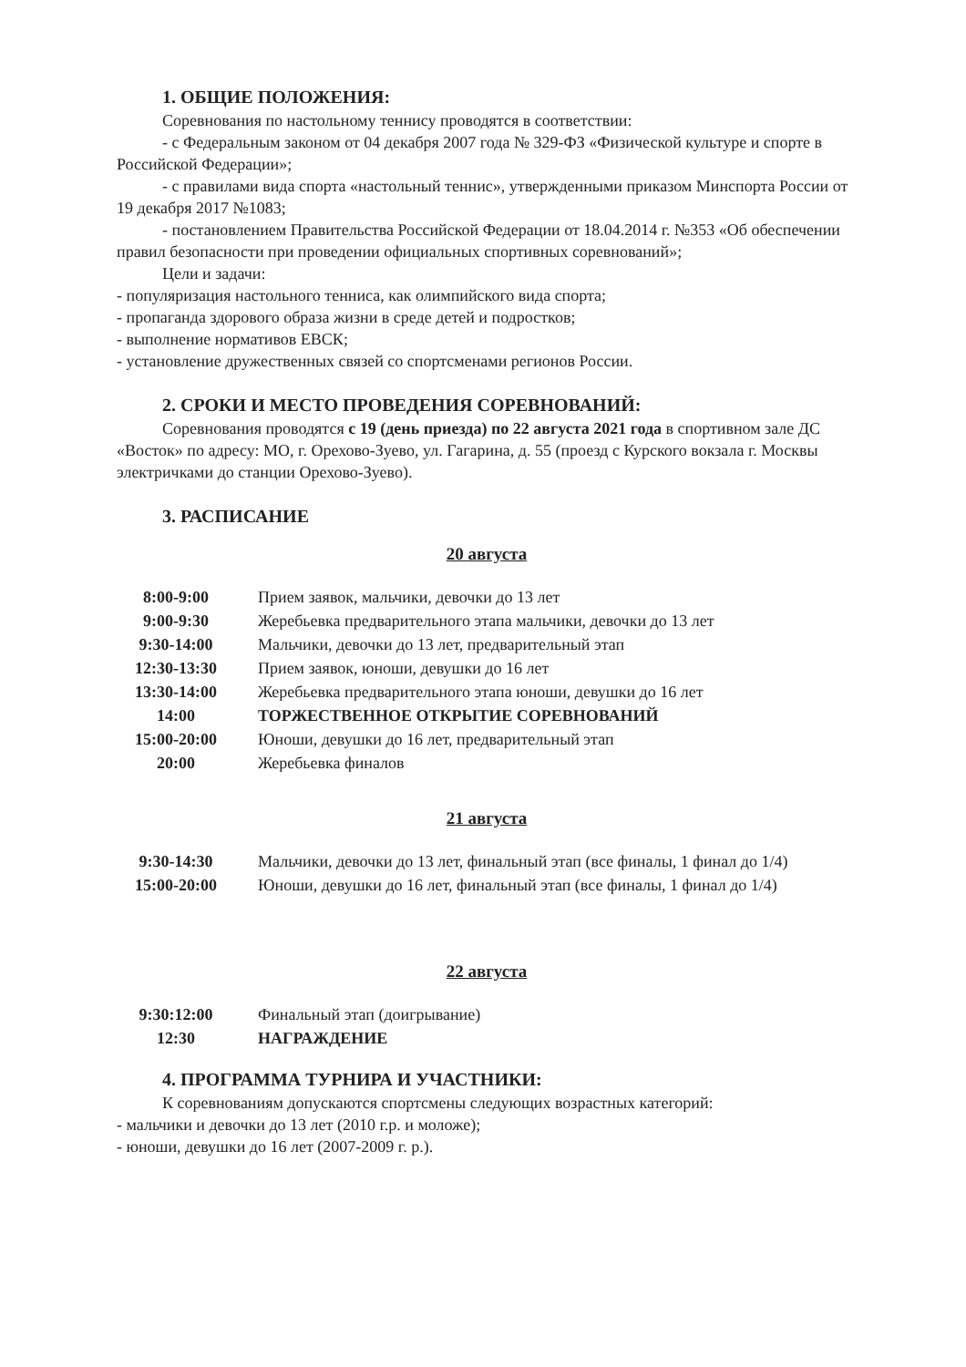1. ОБЩИЕ ПОЛОЖЕНИЯ:
Соревнования по настольному теннису проводятся в соответствии:
- с Федеральным законом от 04 декабря 2007 года № 329-ФЗ «Физической культуре и спорте в Российской Федерации»;
- с правилами вида спорта «настольный теннис», утвержденными приказом Минспорта России от 19 декабря 2017 №1083;
- постановлением Правительства Российской Федерации от 18.04.2014 г. №353 «Об обеспечении правил безопасности при проведении официальных спортивных соревнований»;
Цели и задачи:
- популяризация настольного тенниса, как олимпийского вида спорта;
- пропаганда здорового образа жизни в среде детей и подростков;
- выполнение нормативов ЕВСК;
- установление дружественных связей со спортсменами регионов России.
2. СРОКИ И МЕСТО ПРОВЕДЕНИЯ СОРЕВНОВАНИЙ:
Соревнования проводятся с 19 (день приезда) по 22 августа 2021 года в спортивном зале ДС «Восток» по адресу: МО, г. Орехово-Зуево, ул. Гагарина, д. 55 (проезд с Курского вокзала г. Москвы электричками до станции Орехово-Зуево).
3. РАСПИСАНИЕ
20 августа
| 8:00-9:00 | Прием заявок, мальчики, девочки до 13 лет |
| 9:00-9:30 | Жеребьевка предварительного этапа мальчики, девочки до 13 лет |
| 9:30-14:00 | Мальчики, девочки до 13 лет, предварительный этап |
| 12:30-13:30 | Прием заявок, юноши, девушки до 16 лет |
| 13:30-14:00 | Жеребьевка предварительного этапа юноши, девушки до 16 лет |
| 14:00 | ТОРЖЕСТВЕННОЕ ОТКРЫТИЕ СОРЕВНОВАНИЙ |
| 15:00-20:00 | Юноши, девушки до 16 лет, предварительный этап |
| 20:00 | Жеребьевка финалов |
21 августа
| 9:30-14:30 | Мальчики, девочки до 13 лет, финальный этап (все финалы, 1 финал до 1/4) |
| 15:00-20:00 | Юноши, девушки до 16 лет, финальный этап (все финалы, 1 финал до 1/4) |
22 августа
| 9:30:12:00 | Финальный этап (доигрывание) |
| 12:30 | НАГРАЖДЕНИЕ |
4. ПРОГРАММА ТУРНИРА И УЧАСТНИКИ:
К соревнованиям допускаются спортсмены следующих возрастных категорий:
- мальчики и девочки до 13 лет (2010 г.р. и моложе);
- юноши, девушки до 16 лет (2007-2009 г. р.).